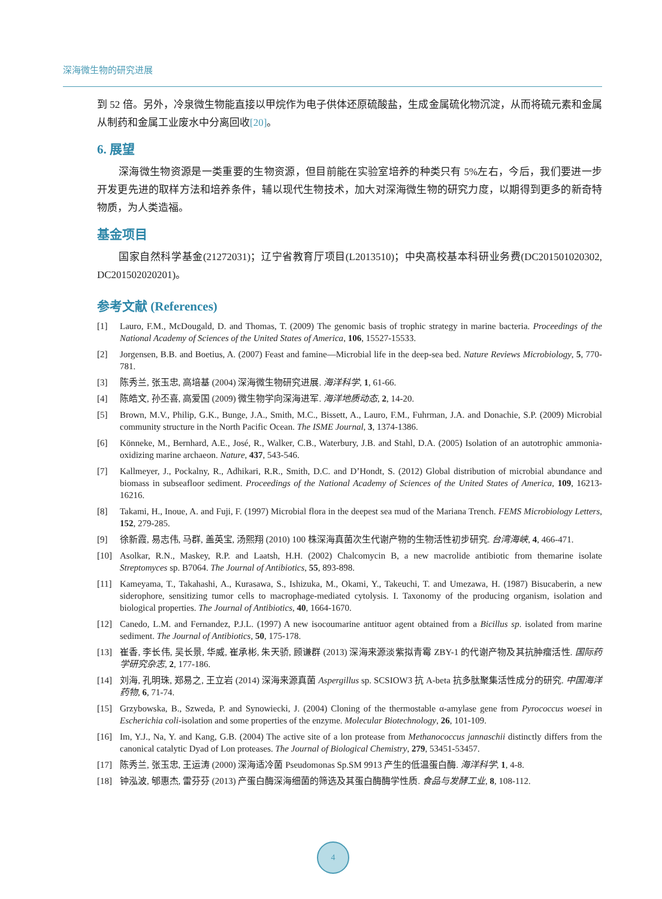深海微生物的研究进展
到 52 倍。另外，冷泉微生物能直接以甲烷作为电子供体还原硫酸盐，生成金属硫化物沉淀，从而将硫元素和金属从制药和金属工业废水中分离回收[20]。
6. 展望
深海微生物资源是一类重要的生物资源，但目前能在实验室培养的种类只有 5%左右，今后，我们要进一步开发更先进的取样方法和培养条件，辅以现代生物技术，加大对深海微生物的研究力度，以期得到更多的新奇特物质，为人类造福。
基金项目
国家自然科学基金(21272031)；辽宁省教育厅项目(L2013510)；中央高校基本科研业务费(DC201501020302, DC201502020201)。
参考文献 (References)
[1] Lauro, F.M., McDougald, D. and Thomas, T. (2009) The genomic basis of trophic strategy in marine bacteria. Proceedings of the National Academy of Sciences of the United States of America, 106, 15527-15533.
[2] Jorgensen, B.B. and Boetius, A. (2007) Feast and famine—Microbial life in the deep-sea bed. Nature Reviews Microbiology, 5, 770-781.
[3] 陈秀兰, 张玉忠, 高培基 (2004) 深海微生物研究进展. 海洋科学, 1, 61-66.
[4] 陈皓文, 孙丕喜, 高爱国 (2009) 微生物学向深海进军. 海洋地质动态, 2, 14-20.
[5] Brown, M.V., Philip, G.K., Bunge, J.A., Smith, M.C., Bissett, A., Lauro, F.M., Fuhrman, J.A. and Donachie, S.P. (2009) Microbial community structure in the North Pacific Ocean. The ISME Journal, 3, 1374-1386.
[6] Könneke, M., Bernhard, A.E., José, R., Walker, C.B., Waterbury, J.B. and Stahl, D.A. (2005) Isolation of an autotrophic ammonia-oxidizing marine archaeon. Nature, 437, 543-546.
[7] Kallmeyer, J., Pockalny, R., Adhikari, R.R., Smith, D.C. and D’Hondt, S. (2012) Global distribution of microbial abundance and biomass in subseafloor sediment. Proceedings of the National Academy of Sciences of the United States of America, 109, 16213-16216.
[8] Takami, H., Inoue, A. and Fuji, F. (1997) Microbial flora in the deepest sea mud of the Mariana Trench. FEMS Microbiology Letters, 152, 279-285.
[9] 徐新霞, 易志伟, 马群, 盖英宝, 汤熙翔 (2010) 100 株深海真菌次生代谢产物的生物活性初步研究. 台湾海峡, 4, 466-471.
[10] Asolkar, R.N., Maskey, R.P. and Laatsh, H.H. (2002) Chalcomycin B, a new macrolide antibiotic from themarine isolate Streptomyces sp. B7064. The Journal of Antibiotics, 55, 893-898.
[11] Kameyama, T., Takahashi, A., Kurasawa, S., Ishizuka, M., Okami, Y., Takeuchi, T. and Umezawa, H. (1987) Bisucaberin, a new siderophore, sensitizing tumor cells to macrophage-mediated cytolysis. I. Taxonomy of the producing organism, isolation and biological properties. The Journal of Antibiotics, 40, 1664-1670.
[12] Canedo, L.M. and Fernandez, P.J.L. (1997) A new isocoumarine antituor agent obtained from a Bicillus sp. isolated from marine sediment. The Journal of Antibiotics, 50, 175-178.
[13] 崔香, 李长伟, 吴长景, 华威, 崔承彬, 朱天骄, 顾谦群 (2013) 深海来源淡紫拟青霉 ZBY-1 的代谢产物及其抗肿瘤活性. 国际药学研究杂志, 2, 177-186.
[14] 刘海, 孔明珠, 郑易之, 王立岩 (2014) 深海来源真菌 Aspergillus sp. SCSIOW3 抗 A-beta 抗多肽聚集活性成分的研究. 中国海洋药物, 6, 71-74.
[15] Grzybowska, B., Szweda, P. and Synowiecki, J. (2004) Cloning of the thermostable α-amylase gene from Pyrococcus woesei in Escherichia coli-isolation and some properties of the enzyme. Molecular Biotechnology, 26, 101-109.
[16] Im, Y.J., Na, Y. and Kang, G.B. (2004) The active site of a lon protease from Methanococcus jannaschii distinctly differs from the canonical catalytic Dyad of Lon proteases. The Journal of Biological Chemistry, 279, 53451-53457.
[17] 陈秀兰, 张玉忠, 王运涛 (2000) 深海适冷菌 Pseudomonas Sp.SM 9913 产生的低温蛋白酶. 海洋科学, 1, 4-8.
[18] 钟泓波, 郇惠杰, 雷芬芬 (2013) 产蛋白酶深海细菌的筛选及其蛋白酶酶学性质. 食品与发酵工业, 8, 108-112.
4